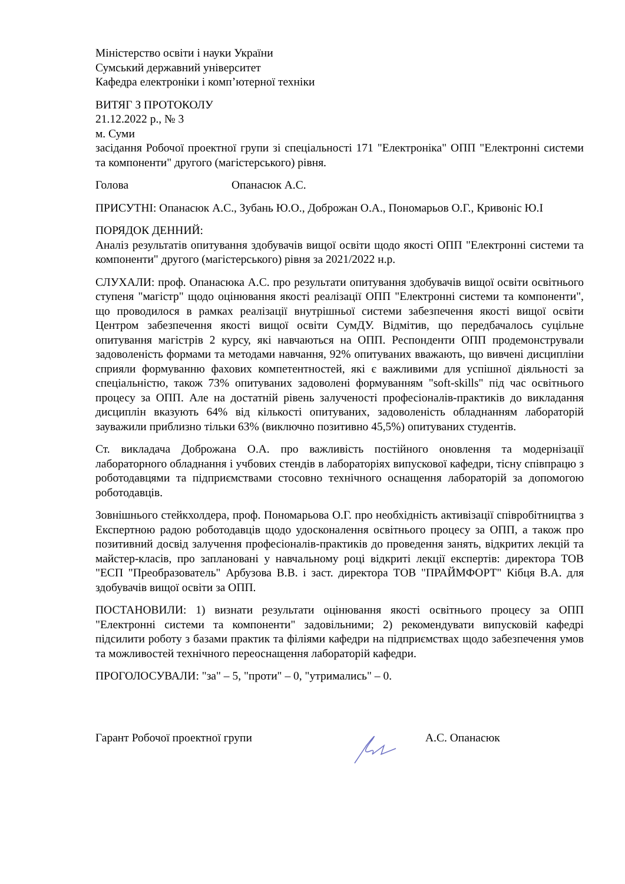Міністерство освіти і науки України
Сумський державний університет
Кафедра електроніки і комп’ютерної техніки
ВИТЯГ З ПРОТОКОЛУ
21.12.2022 р., № 3
м. Суми
засідання Робочої проектної групи зі спеціальності 171 "Електроніка" ОПП "Електронні системи та компоненти" другого (магістерського) рівня.
Голова Опанасюк А.С.
ПРИСУТНІ: Опанасюк А.С., Зубань Ю.О., Доброжан О.А., Пономарьов О.Г., Кривоніс Ю.І
ПОРЯДОК ДЕННИЙ:
Аналіз результатів опитування здобувачів вищої освіти щодо якості ОПП "Електронні системи та компоненти" другого (магістерського) рівня за 2021/2022 н.р.
СЛУХАЛИ: проф. Опанасюка А.С. про результати опитування здобувачів вищої освіти освітнього ступеня "магістр" щодо оцінювання якості реалізації ОПП "Електронні системи та компоненти", що проводилося в рамках реалізації внутрішньої системи забезпечення якості вищої освіти Центром забезпечення якості вищої освіти СумДУ. Відмітив, що передбачалось суцільне опитування магістрів 2 курсу, які навчаються на ОПП. Респонденти ОПП продемонстрували задоволеність формами та методами навчання, 92% опитуваних вважають, що вивчені дисципліни сприяли формуванню фахових компетентностей, які є важливими для успішної діяльності за спеціальністю, також 73% опитуваних задоволені формуванням "soft-skills" під час освітнього процесу за ОПП. Але на достатній рівень залученості професіоналів-практиків до викладання дисциплін вказують 64% від кількості опитуваних, задоволеність обладнанням лабораторій зауважили приблизно тільки 63% (виключно позитивно 45,5%) опитуваних студентів.
Ст. викладача Доброжана О.А. про важливість постійного оновлення та модернізації лабораторного обладнання і учбових стендів в лабораторіях випускової кафедри, тісну співпрацю з роботодавцями та підприємствами стосовно технічного оснащення лабораторій за допомогою роботодавців.
Зовнішнього стейкхолдера, проф. Пономарьова О.Г. про необхідність активізації співробітництва з Експертною радою роботодавців щодо удосконалення освітнього процесу за ОПП, а також про позитивний досвід залучення професіоналів-практиків до проведення занять, відкритих лекцій та майстер-класів, про заплановані у навчальному році відкриті лекції експертів: директора ТОВ "ЕСП "Преобразователь" Арбузова В.В. і заст. директора ТОВ "ПРАЙМФОРТ" Кібця В.А. для здобувачів вищої освіти за ОПП.
ПОСТАНОВИЛИ: 1) визнати результати оцінювання якості освітнього процесу за ОПП "Електронні системи та компоненти" задовільними; 2) рекомендувати випусковій кафедрі підсилити роботу з базами практик та філіями кафедри на підприємствах щодо забезпечення умов та можливостей технічного переоснащення лабораторій кафедри.
ПРОГОЛОСУВАЛИ: "за" – 5, "проти" – 0, "утримались" – 0.
Гарант Робочої проектної групи А.С. Опанасюк